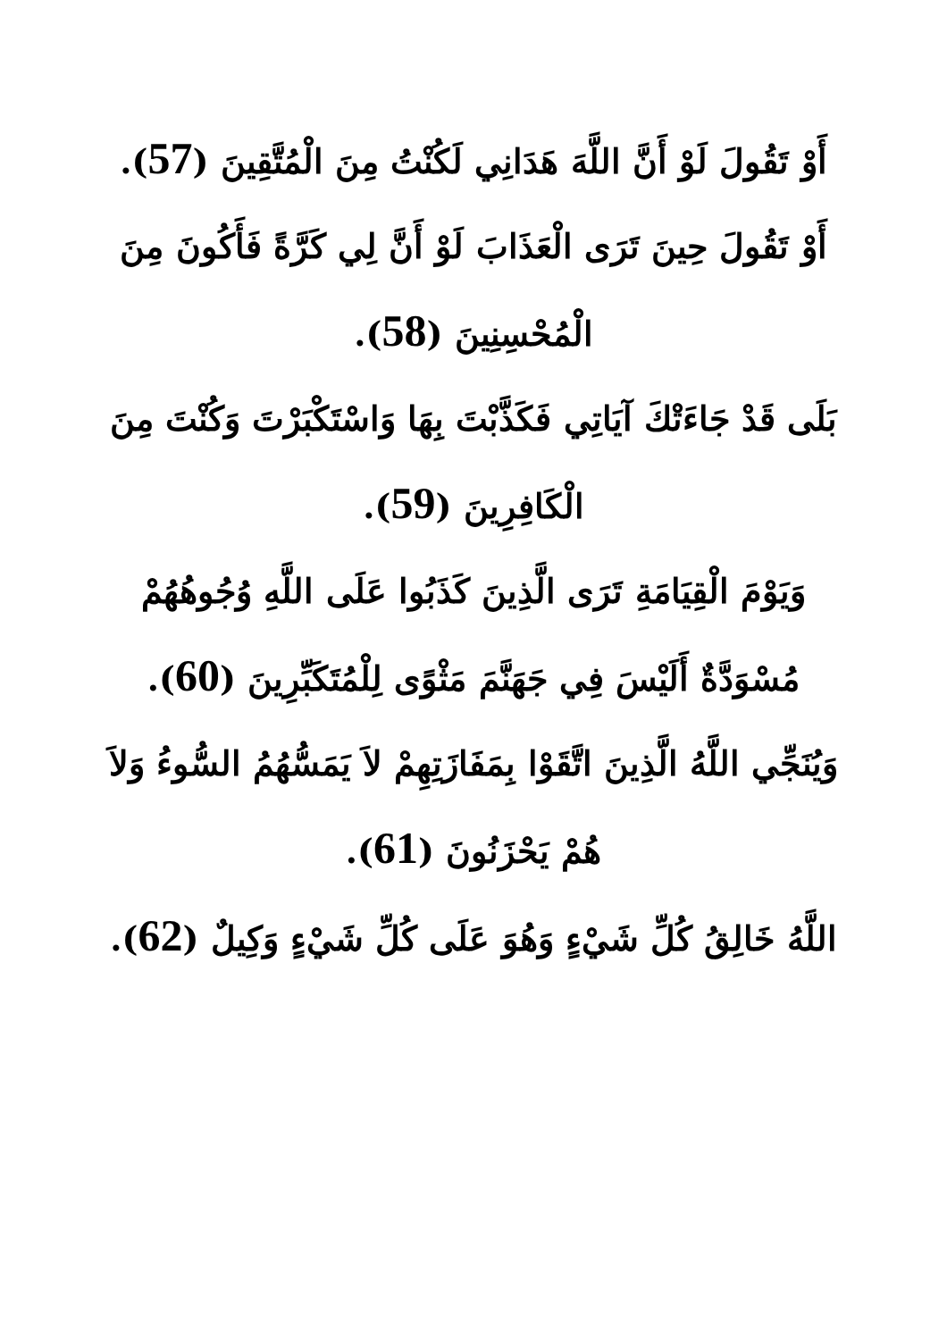أَوْ تَقُولَ لَوْ أَنَّ اللَّهَ هَدَانِي لَكُنْتُ مِنَ الْمُتَّقِينَ (57).
أَوْ تَقُولَ حِينَ تَرَى الْعَذَابَ لَوْ أَنَّ لِي كَرَّةً فَأَكُونَ مِنَ الْمُحْسِنِينَ (58).
بَلَى قَدْ جَاءَتْكَ آيَاتِي فَكَذَّبْتَ بِهَا وَاسْتَكْبَرْتَ وَكُنْتَ مِنَ الْكَافِرِينَ (59).
وَيَوْمَ الْقِيَامَةِ تَرَى الَّذِينَ كَذَبُوا عَلَى اللَّهِ وُجُوهُهُمْ مُسْوَدَّةٌ أَلَيْسَ فِي جَهَنَّمَ مَثْوًى لِلْمُتَكَبِّرِينَ (60).
وَيُنَجِّي اللَّهُ الَّذِينَ اتَّقَوْا بِمَفَازَتِهِمْ لاَ يَمَسُّهُمُ السُّوءُ وَلاَ هُمْ يَحْزَنُونَ (61).
اللَّهُ خَالِقُ كُلِّ شَيْءٍ وَهُوَ عَلَى كُلِّ شَيْءٍ وَكِيلٌ (62).